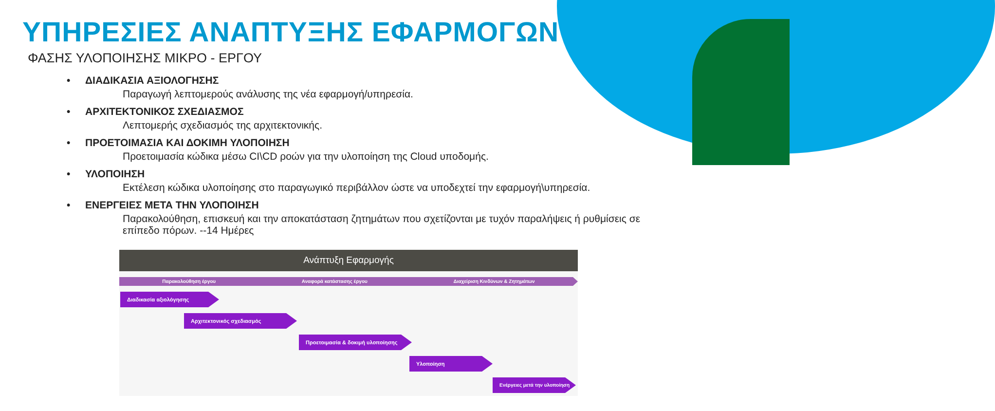ΥΠΗΡΕΣΙΕΣ ΑΝΑΠΤΥΞΗΣ ΕΦΑΡΜΟΓΩΝ
ΦΑΣΗΣ ΥΛΟΠΟΙΗΣΗΣ ΜΙΚΡΟ - ΕΡΓΟΥ
• ΔΙΑΔΙΚΑΣΙΑ ΑΞΙΟΛΟΓΗΣΗΣ
Παραγωγή λεπτομερούς ανάλυσης της νέα εφαρμογή/υπηρεσία.
• ΑΡΧΙΤΕΚΤΟΝΙΚΟΣ ΣΧΕΔΙΑΣΜΟΣ
Λεπτομερής σχεδιασμός της αρχιτεκτονικής.
• ΠΡΟΕΤΟΙΜΑΣΙΑ ΚΑΙ ΔΟΚΙΜΗ ΥΛΟΠΟΙΗΣΗ
Προετοιμασία κώδικα μέσω CI\CD ροών για την υλοποίηση της Cloud υποδομής.
• ΥΛΟΠΟΙΗΣΗ
Εκτέλεση κώδικα υλοποίησης στο παραγωγικό περιβάλλον ώστε να υποδεχτεί την εφαρμογή\υπηρεσία.
• ΕΝΕΡΓΕΙΕΣ ΜΕΤΑ ΤΗΝ ΥΛΟΠΟΙΗΣΗ
Παρακολούθηση, επισκευή και την αποκατάσταση ζητημάτων που σχετίζονται με τυχόν παραλήψεις ή ρυθμίσεις σε επίπεδο πόρων. --14 Ημέρες
Ανάπτυξη Εφαρμογής
Παρακολούθηση έργου Αναφορά κατάστασης έργου Διαχείριση Κινδύνων & Ζητημάτων
Διαδικασία αξιολόγησης
Αρχιτεκτονικός σχεδιασμός
Προετοιμασία & δοκιμή υλοποίησης
Υλοποίηση
Ενέργειες μετά την υλοποίηση